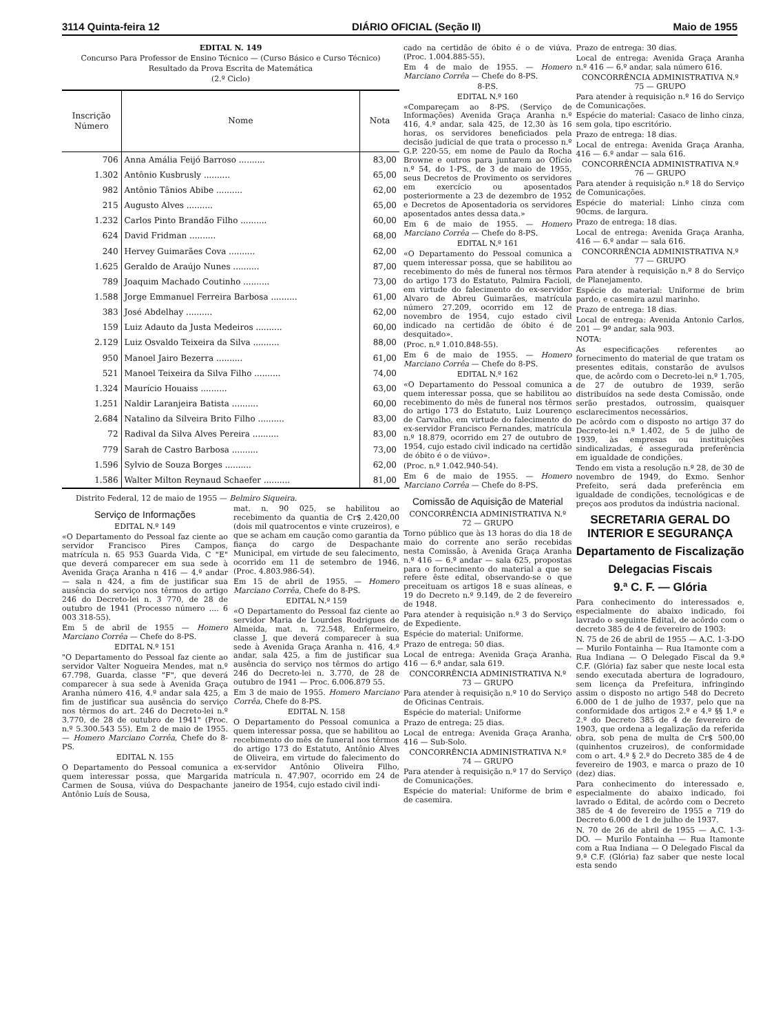3114 Quinta-feira 12 DIÁRIO OFICIAL (Seção II) Maio de 1955
EDITAL N. 149
Concurso Para Professor de Ensino Técnico — (Curso Básico e Curso Técnico)
Resultado da Prova Escrita de Matemática
(2.º Ciclo)
| Inscrição Número | Nome | Nota |
| --- | --- | --- |
| 706 | Anna Amália Feijó Barroso .......... | 83,00 |
| 1.302 | Antônio Kusbrusly .......... | 65,00 |
| 982 | Antônio Tânios Abibe .......... | 62,00 |
| 215 | Augusto Alves .......... | 65,00 |
| 1.232 | Carlos Pinto Brandão Filho .......... | 60,00 |
| 624 | David Fridman .......... | 68,00 |
| 240 | Hervey Guimarães Cova .......... | 62,00 |
| 1.625 | Geraldo de Araújo Nunes .......... | 87,00 |
| 789 | Joaquim Machado Coutinho .......... | 73,00 |
| 1.588 | Jorge Emmanuel Ferreira Barbosa .......... | 61,00 |
| 383 | José Abdelhay .......... | 62,00 |
| 159 | Luiz Adauto da Justa Medeiros .......... | 60,00 |
| 2.129 | Luiz Osvaldo Teixeira da Silva .......... | 88,00 |
| 950 | Manoel Jairo Bezerra .......... | 61,00 |
| 521 | Manoel Teixeira da Silva Filho .......... | 74,00 |
| 1.324 | Maurício Houaiss .......... | 63,00 |
| 1.251 | Naldir Laranjeira Batista .......... | 60,00 |
| 2.684 | Natalino da Silveira Brito Filho .......... | 83,00 |
| 72 | Radival da Silva Alves Pereira .......... | 83,00 |
| 779 | Sarah de Castro Barbosa .......... | 73,00 |
| 1.596 | Sylvio de Souza Borges .......... | 62,00 |
| 1.586 | Walter Milton Reynaud Schaefer .......... | 81,00 |
Distrito Federal, 12 de maio de 1955 — Belmiro Siqueira.
Serviço de Informações
EDITAL N.º 149
«O Departamento do Pessoal faz ciente ao servidor Francisco Pires Campos, matrícula n. 65 953 Guarda Vida, C "E" que deverá comparecer em sua sede à Avenida Graça Aranha n 416 — 4.º andar — sala n 424, a fim de justificar sua ausência do serviço nos têrmos do artigo 246 do Decreto-lei n. 3 770, de 28 de outubro de 1941 (Processo número .... 6 003 318-55).
Em 5 de abril de 1955 — Homero Marciano Corrêa — Chefe do 8-PS.
EDITAL N.º 151
"O Departamento do Pessoal faz ciente ao servidor Valter Nogueira Mendes, mat n.º 67.798, Guarda, classe "F", que deverá comparecer à sua sede à Avenida Graça Aranha número 416, 4.º andar sala 425, a fim de justificar sua ausência do serviço nos têrmos do art. 246 do Decreto-lei n.º 3.770, de 28 de outubro de 1941" (Proc. n.º 5.300.543 55). Em 2 de maio de 1955. — Homero Marciano Corrêa, Chefe do 8-PS.
EDITAL N. 155
O Departamento do Pessoal comunica a quem interessar possa, que Margarida Carmen de Sousa, viúva do Despachante Antônio Luís de Sousa,
mat. n. 90 025, se habilitou ao recebimento da quantia de Cr$ 2.420,00 (dois mil quatrocentos e vinte cruzeiros), e que se acham em caução como garantia da fiança do cargo de Despachante Municipal, em virtude de seu falecimento, ocorrido em 11 de setembro de 1946. (Proc. 4.803.986-54).
Em 15 de abril de 1955. — Homero Marciano Corrêa, Chefe do 8-PS.
EDITAL N.º 159
«O Departamento do Pessoal faz ciente ao servidor Maria de Lourdes Rodrigues de Almeida, mat. n. 72.548, Enfermeiro, classe J, que deverá comparecer à sua sede à Avenida Graça Aranha n. 416, 4.º andar, sala 425, a fim de justificar sua ausência do serviço nos têrmos do artigo 246 do Decreto-lei n. 3.770, de 28 de outubro de 1941 — Proc. 6.006.879 55.
Em 3 de maio de 1955. Homero Marciano Corrêa, Chefe do 8-PS.
EDITAL N. 158
O Departamento do Pessoal comunica a quem interessar possa, que se habilitou ao recebimento do mês de funeral nos têrmos do artigo 173 do Estatuto, Antônio Alves de Oliveira, em virtude do falecimento do ex-servidor Antônio Oliveira Filho, matrícula n. 47.907, ocorrido em 24 de janeiro de 1954, cujo estado civil indi-
cado na certidão de óbito é o de viúva. (Proc. 1.004.885-55).
Em 4 de maio de 1955. — Homero Marciano Corrêa — Chefe do 8-PS.
8-P.S.
EDITAL N.º 160
«Compareçam ao 8-PS. (Serviço de Informações) Avenida Graça Aranha n.º 416, 4.º andar, sala 425, de 12,30 às 16 horas, os servidores beneficiados pela decisão judicial de que trata o processo n.º G.P. 220-55, em nome de Paulo da Rocha Browne e outros para juntarem ao Ofício n.º 54, do 1-PS., de 3 de maio de 1955, seus Decretos de Provimento os servidores em exercício ou aposentados posteriormente a 23 de dezembro de 1952 e Decretos de Aposentadoria os servidores aposentados antes dessa data.»
Em 6 de maio de 1955. — Homero Marciano Corrêa — Chefe do 8-PS.
EDITAL N.º 161
«O Departamento do Pessoal comunica a quem interessar possa, que se habilitou ao recebimento do mês de funeral nos têrmos do artigo 173 do Estatuto, Palmira Facioli, em virtude do falecimento do ex-servidor Alvaro de Abreu Guimarães, matrícula número 27.209, ocorrido em 12 de novembro de 1954, cujo estado civil indicado na certidão de óbito é de desquitado».
(Proc. n.º 1.010.848-55).
Em 6 de maio de 1955. — Homero Marciano Corrêa — Chefe do 8-PS.
EDITAL N.º 162
«O Departamento do Pessoal comunica a quem interessar possa, que se habilitou ao recebimento do mês de funeral nos têrmos do artigo 173 do Estatuto, Luiz Lourenço de Carvalho, em virtude do falecimento do ex-servidor Francisco Fernandes, matrícula n.º 18.879, ocorrido em 27 de outubro de 1954, cujo estado civil indicado na certidão de óbito é o de viúvo».
(Proc. n.º 1.042.940-54).
Em 6 de maio de 1955. — Homero Marciano Corrêa — Chefe do 8-PS.
Comissão de Aquisição de Material
CONCORRÊNCIA ADMINISTRATIVA N.º 72 — GRUPO
Torno público que às 13 horas do dia 18 de maio do corrente ano serão recebidas nesta Comissão, à Avenida Graça Aranha n.º 416 — 6.º andar — sala 625, propostas para o fornecimento do material a que se refere êste edital, observando-se o que preceituam os artigos 18 e suas alíneas, e 19 do Decreto n.º 9.149, de 2 de fevereiro de 1948.
Para atender à requisição n.º 3 do Serviço de Expediente.
Espécie do material: Uniforme.
Prazo de entrega: 50 dias.
Local de entrega: Avenida Graça Aranha, 416 — 6.º andar, sala 619.
CONCORRÊNCIA ADMINISTRATIVA N.º 73 — GRUPO
Para atender à requisição n.º 10 do Serviço de Oficinas Centrais.
Espécie do material: Uniforme
Prazo de entrega: 25 dias.
Local de entrega: Avenida Graça Aranha, 416 — Sub-Solo.
CONCORRÊNCIA ADMINISTRATIVA N.º 74 — GRUPO
Para atender à requisição n.º 17 do Serviço de Comunicações.
Espécie do material: Uniforme de brim e de casemira.
Prazo de entrega: 30 dias.
Local de entrega: Avenida Graça Aranha n.º 416 — 6.º andar, sala número 616.
CONCORRÊNCIA ADMINISTRATIVA N.º 75 — GRUPO
Para atender à requisição n.º 16 do Serviço de Comunicações.
Espécie do material: Casaco de linho cinza, sem gola, tipo escritório.
Prazo de entrega: 18 dias.
Local de entrega: Avenida Graça Aranha, 416 — 6.º andar — sala 616.
CONCORRÊNCIA ADMINISTRATIVA N.º 76 — GRUPO
Para atender à requisição n.º 18 do Serviço de Comunicações.
Espécie do material: Linho cinza com 90cms. de largura.
Prazo de entrega: 18 dias.
Local de entrega: Avenida Graça Aranha, 416 — 6.º andar — sala 616.
CONCORRÊNCIA ADMINISTRATIVA N.º 77 — GRUPO
Para atender à requisição n.º 8 do Serviço de Planejamento.
Espécie do material: Uniforme de brim pardo, e casemira azul marinho.
Prazo de entrega: 18 dias.
Local de entrega: Avenida Antonio Carlos, 201 — 9º andar, sala 903.
NOTA:
As especificações referentes ao fornecimento do material de que tratam os presentes editais, constarão de avulsos que, de acôrdo com o Decreto-lei n.º 1.705, de 27 de outubro de 1939, serão distribuídos na sede desta Comissão, onde serão prestados, outrossim, quaisquer esclarecimentos necessários.
De acôrdo com o disposto no artigo 37 do Decreto-lei n.º 1.402, de 5 de julho de 1939, às empresas ou instituições sindicalizadas, é assegurada preferência em igualdade de condições.
Tendo em vista a resolução n.º 28, de 30 de novembro de 1949, do Exmo. Senhor Prefeito, será dada preferência em igualdade de condições, tecnológicas e de preços aos produtos da indústria nacional.
SECRETARIA GERAL DO INTERIOR E SEGURANÇA
Departamento de Fiscalização
Delegacias Fiscais
9.ª C. F. — Glória
Para conhecimento do interessados e, especialmente do abaixo indicado, foi lavrado o seguinte Edital, de acôrdo com o decreto 385 de 4 de fevereiro de 1903:
N. 75 de 26 de abril de 1955 — A.C. 1-3-DO — Murilo Fontainha — Rua Itamonte com a Rua Indiana — O Delegado Fiscal da 9.ª C.F. (Glória) faz saber que neste local esta sendo executada abertura de logradouro, sem licença da Prefeitura, infringindo assim o disposto no artigo 548 do Decreto 6.000 de 1 de julho de 1937, pelo que na conformidade dos artigos 2.º e 4.º §§ 1.º e 2.º do Decreto 385 de 4 de fevereiro de 1903, que ordena a legalização da referida obra, sob pena de multa de Cr$ 500,00 (quinhentos cruzeiros), de conformidade com o art. 4.º § 2.º do Decreto 385 de 4 de fevereiro de 1903, e marca o prazo de 10 (dez) dias.
Para conhecimento do interessado e, especialmente do abaixo indicado, foi lavrado o Edital, de acôrdo com o Decreto 385 de 4 de fevereiro de 1955 e 719 do Decreto 6.000 de 1 de julho de 1937.
N. 70 de 26 de abril de 1955 — A.C. 1-3-DO. — Murilo Fontainha — Rua Itamonte com a Rua Indiana — O Delegado Fiscal da 9.ª C.F. (Glória) faz saber que neste local esta sendo